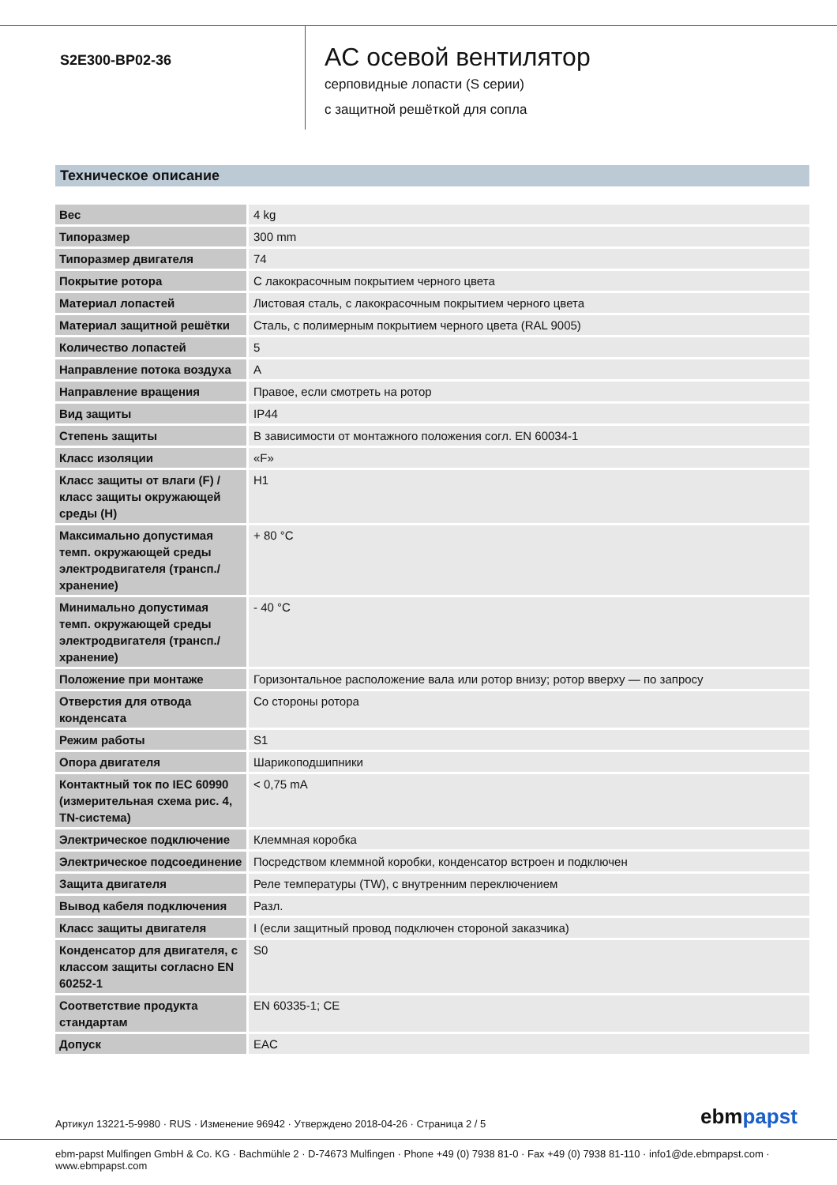S2E300-BP02-36
AC осевой вентилятор
серповидные лопасти (S серии)
с защитной решёткой для сопла
Техническое описание
| Вес | 4 kg |
| Типоразмер | 300 mm |
| Типоразмер двигателя | 74 |
| Покрытие ротора | С лакокрасочным покрытием черного цвета |
| Материал лопастей | Листовая сталь, с лакокрасочным покрытием черного цвета |
| Материал защитной решётки | Сталь, с полимерным покрытием черного цвета (RAL 9005) |
| Количество лопастей | 5 |
| Направление потока воздуха | A |
| Направление вращения | Правое, если смотреть на ротор |
| Вид защиты | IP44 |
| Степень защиты | В зависимости от монтажного положения согл. EN 60034-1 |
| Класс изоляции | «F» |
| Класс защиты от влаги (F) / класс защиты окружающей среды (H) | H1 |
| Максимально допустимая темп. окружающей среды электродвигателя (трансп./ хранение) | + 80 °C |
| Минимально допустимая темп. окружающей среды электродвигателя (трансп./ хранение) | - 40 °C |
| Положение при монтаже | Горизонтальное расположение вала или ротор внизу; ротор вверху — по запросу |
| Отверстия для отвода конденсата | Со стороны ротора |
| Режим работы | S1 |
| Опора двигателя | Шарикоподшипники |
| Контактный ток по IEC 60990 (измерительная схема рис. 4, TN-система) | < 0,75 mA |
| Электрическое подключение | Клеммная коробка |
| Электрическое подсоединение | Посредством клеммной коробки, конденсатор встроен и подключен |
| Защита двигателя | Реле температуры (TW), с внутренним переключением |
| Вывод кабеля подключения | Разл. |
| Класс защиты двигателя | I (если защитный провод подключен стороной заказчика) |
| Конденсатор для двигателя, с классом защиты согласно EN 60252-1 | S0 |
| Соответствие продукта стандартам | EN 60335-1; CE |
| Допуск | EAC |
Артикул 13221-5-9980 · RUS · Изменение 96942 · Утверждено 2018-04-26 · Страница 2 / 5
ebmpapst
ebm-papst Mulfingen GmbH & Co. KG · Bachmühle 2 · D-74673 Mulfingen · Phone +49 (0) 7938 81-0 · Fax +49 (0) 7938 81-110 · info1@de.ebmpapst.com · www.ebmpapst.com